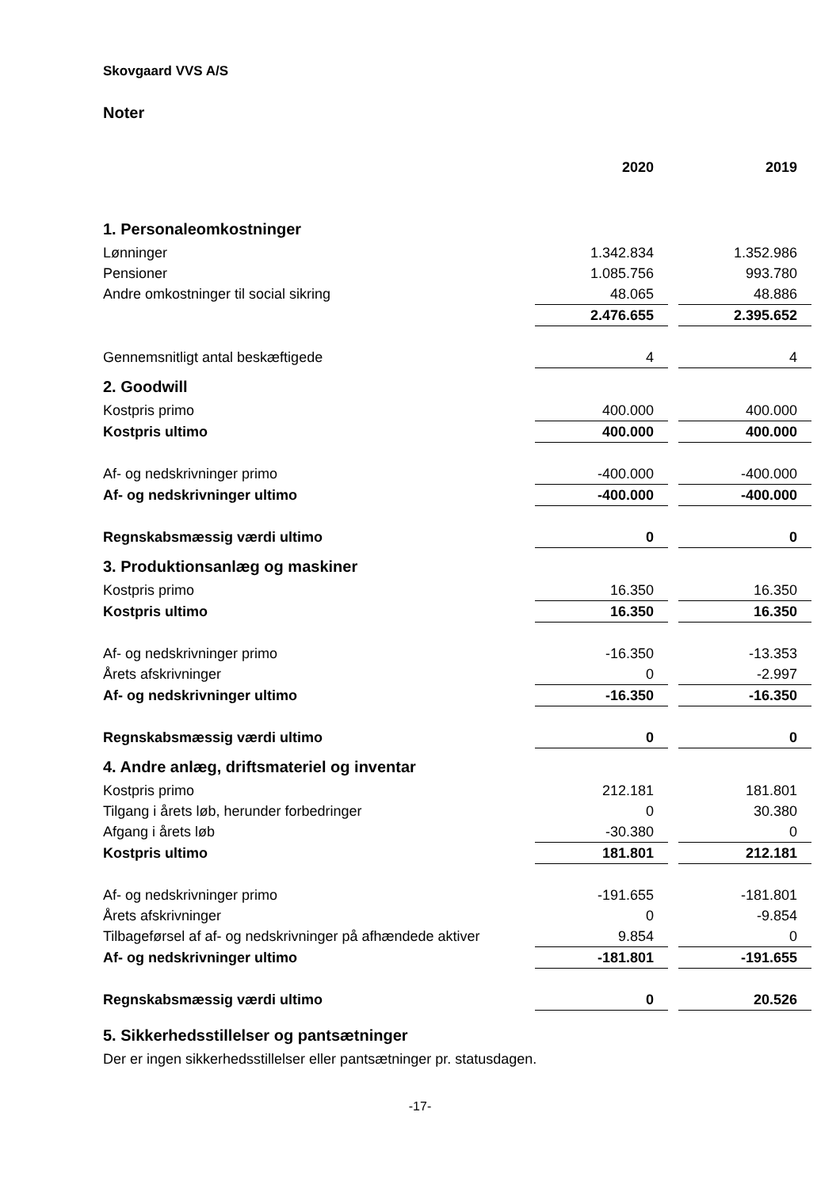Skovgaard VVS A/S
Noter
| | 2020 | | 2019 |
| 1. Personaleomkostninger | | | |
| Lønninger | 1.342.834 | | 1.352.986 |
| Pensioner | 1.085.756 | | 993.780 |
| Andre omkostninger til social sikring | 48.065 | | 48.886 |
| | 2.476.655 | | 2.395.652 |
| Gennemsnitligt antal beskæftigede | 4 | | 4 |
| 2. Goodwill | | | |
| Kostpris primo | 400.000 | | 400.000 |
| Kostpris ultimo | 400.000 | | 400.000 |
| Af- og nedskrivninger primo | -400.000 | | -400.000 |
| Af- og nedskrivninger ultimo | -400.000 | | -400.000 |
| Regnskabsmæssig værdi ultimo | 0 | | 0 |
| 3. Produktionsanlæg og maskiner | | | |
| Kostpris primo | 16.350 | | 16.350 |
| Kostpris ultimo | 16.350 | | 16.350 |
| Af- og nedskrivninger primo | -16.350 | | -13.353 |
| Årets afskrivninger | 0 | | -2.997 |
| Af- og nedskrivninger ultimo | -16.350 | | -16.350 |
| Regnskabsmæssig værdi ultimo | 0 | | 0 |
| 4. Andre anlæg, driftsmateriel og inventar | | | |
| Kostpris primo | 212.181 | | 181.801 |
| Tilgang i årets løb, herunder forbedringer | 0 | | 30.380 |
| Afgang i årets løb | -30.380 | | 0 |
| Kostpris ultimo | 181.801 | | 212.181 |
| Af- og nedskrivninger primo | -191.655 | | -181.801 |
| Årets afskrivninger | 0 | | -9.854 |
| Tilbageførsel af af- og nedskrivninger på afhændede aktiver | 9.854 | | 0 |
| Af- og nedskrivninger ultimo | -181.801 | | -191.655 |
| Regnskabsmæssig værdi ultimo | 0 | | 20.526 |
| 5. Sikkerhedsstillelser og pantsætninger | | | |
| Der er ingen sikkerhedsstillelser eller pantsætninger pr. statusdagen. | | | |
-17-